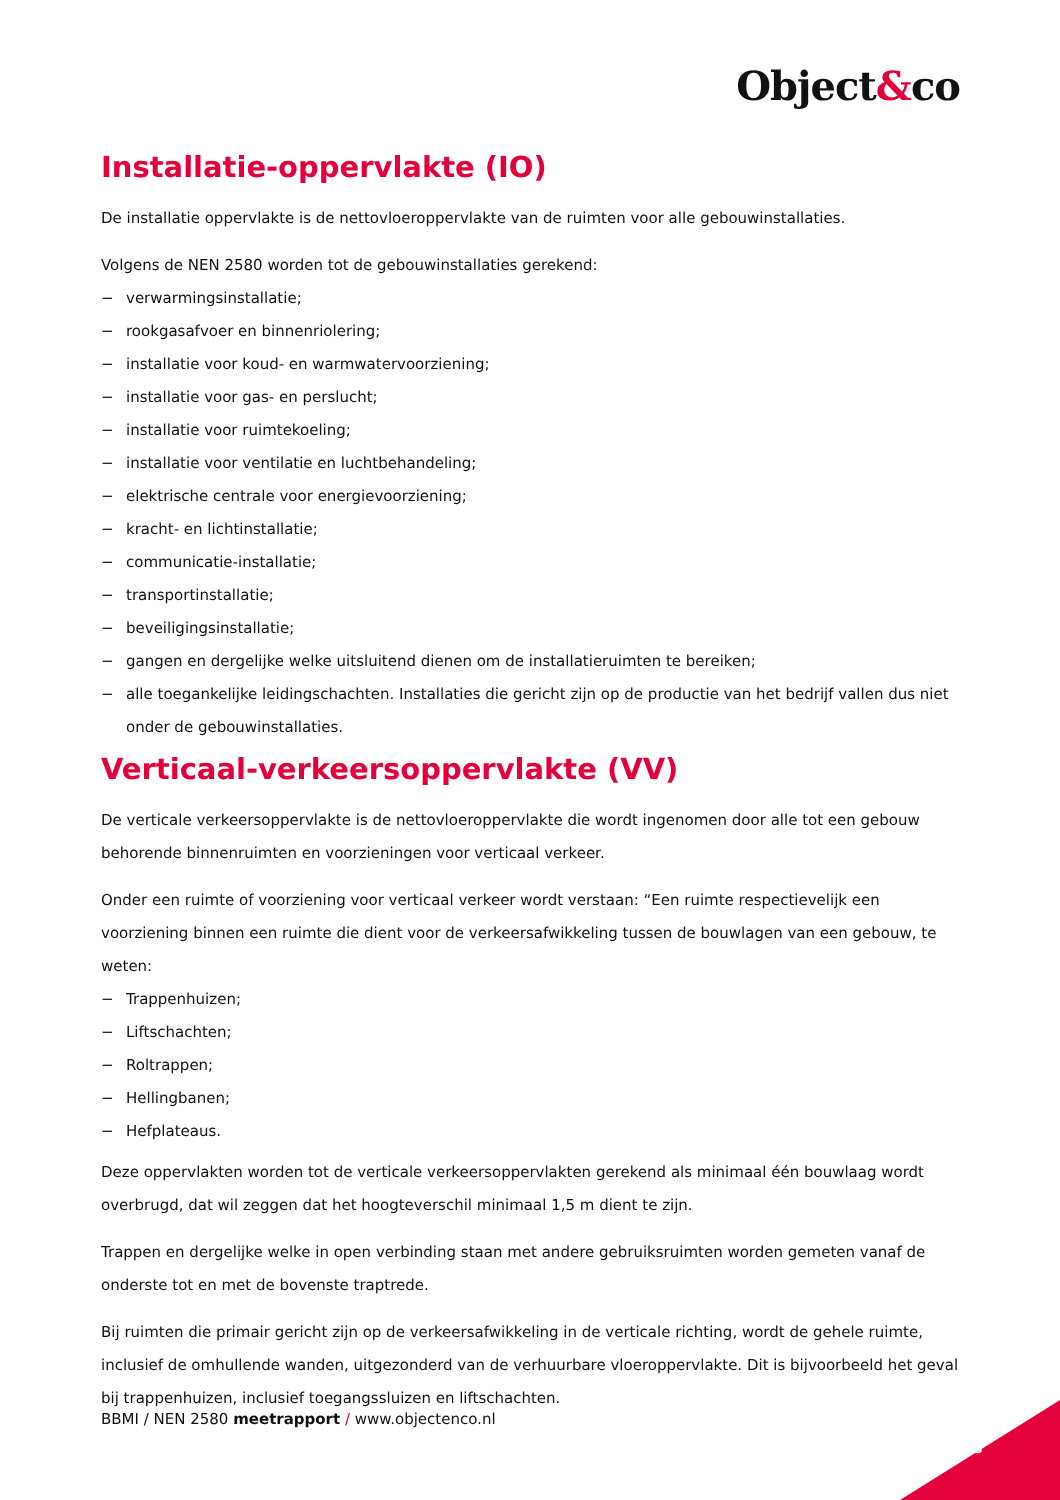Object&co
Installatie-oppervlakte (IO)
De installatie oppervlakte is de nettovloeroppervlakte van de ruimten voor alle gebouwinstallaties.
Volgens de NEN 2580 worden tot de gebouwinstallaties gerekend:
− verwarmingsinstallatie;
− rookgasafvoer en binnenriolering;
− installatie voor koud- en warmwatervoorziening;
− installatie voor gas- en perslucht;
− installatie voor ruimtekoeling;
− installatie voor ventilatie en luchtbehandeling;
− elektrische centrale voor energievoorziening;
− kracht- en lichtinstallatie;
− communicatie-installatie;
− transportinstallatie;
− beveiligingsinstallatie;
− gangen en dergelijke welke uitsluitend dienen om de installatieruimten te bereiken;
− alle toegankelijke leidingschachten. Installaties die gericht zijn op de productie van het bedrijf vallen dus niet onder de gebouwinstallaties.
Verticaal-verkeersoppervlakte (VV)
De verticale verkeersoppervlakte is de nettovloeroppervlakte die wordt ingenomen door alle tot een gebouw behorende binnenruimten en voorzieningen voor verticaal verkeer.
Onder een ruimte of voorziening voor verticaal verkeer wordt verstaan: “Een ruimte respectievelijk een voorziening binnen een ruimte die dient voor de verkeersafwikkeling tussen de bouwlagen van een gebouw, te weten:
− Trappenhuizen;
− Liftschachten;
− Roltrappen;
− Hellingbanen;
− Hefplateaus.
Deze oppervlakten worden tot de verticale verkeersoppervlakten gerekend als minimaal één bouwlaag wordt overbrugd, dat wil zeggen dat het hoogteverschil minimaal 1,5 m dient te zijn.
Trappen en dergelijke welke in open verbinding staan met andere gebruiksruimten worden gemeten vanaf de onderste tot en met de bovenste traptrede.
Bij ruimten die primair gericht zijn op de verkeersafwikkeling in de verticale richting, wordt de gehele ruimte, inclusief de omhullende wanden, uitgezonderd van de verhuurbare vloeroppervlakte. Dit is bijvoorbeeld het geval bij trappenhuizen, inclusief toegangssluizen en liftschachten.
BBMI / NEN 2580 meetrapport / www.objectenco.nl
8